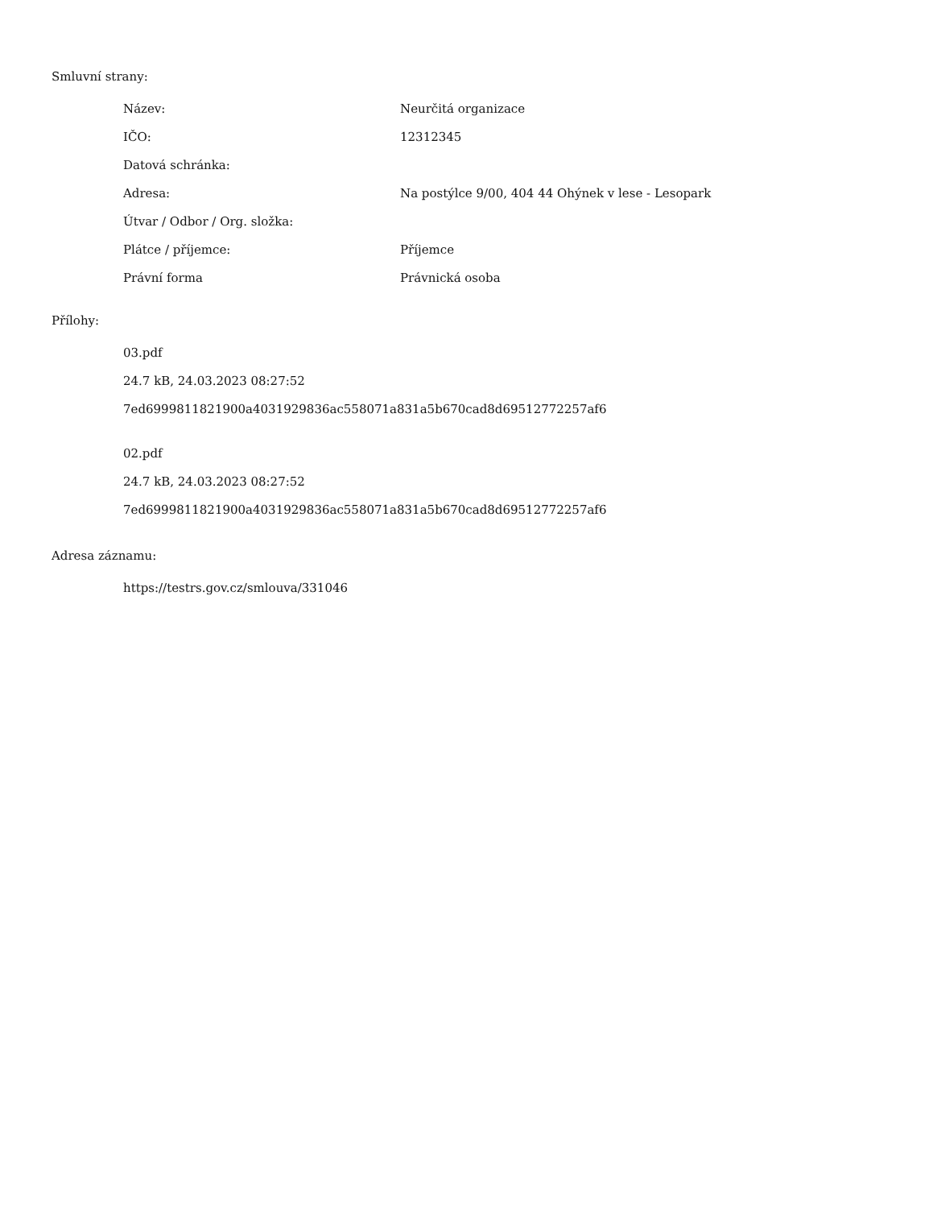Smluvní strany:
| Název: | Neurčitá organizace |
| IČO: | 12312345 |
| Datová schránka: | |
| Adresa: | Na postýlce 9/00, 404 44 Ohýnek v lese - Lesopark |
| Útvar / Odbor / Org. složka: | |
| Plátce / příjemce: | Příjemce |
| Právní forma | Právnická osoba |
Přílohy:
03.pdf
24.7 kB, 24.03.2023 08:27:52
7ed6999811821900a4031929836ac558071a831a5b670cad8d69512772257af6
02.pdf
24.7 kB, 24.03.2023 08:27:52
7ed6999811821900a4031929836ac558071a831a5b670cad8d69512772257af6
Adresa záznamu:
https://testrs.gov.cz/smlouva/331046